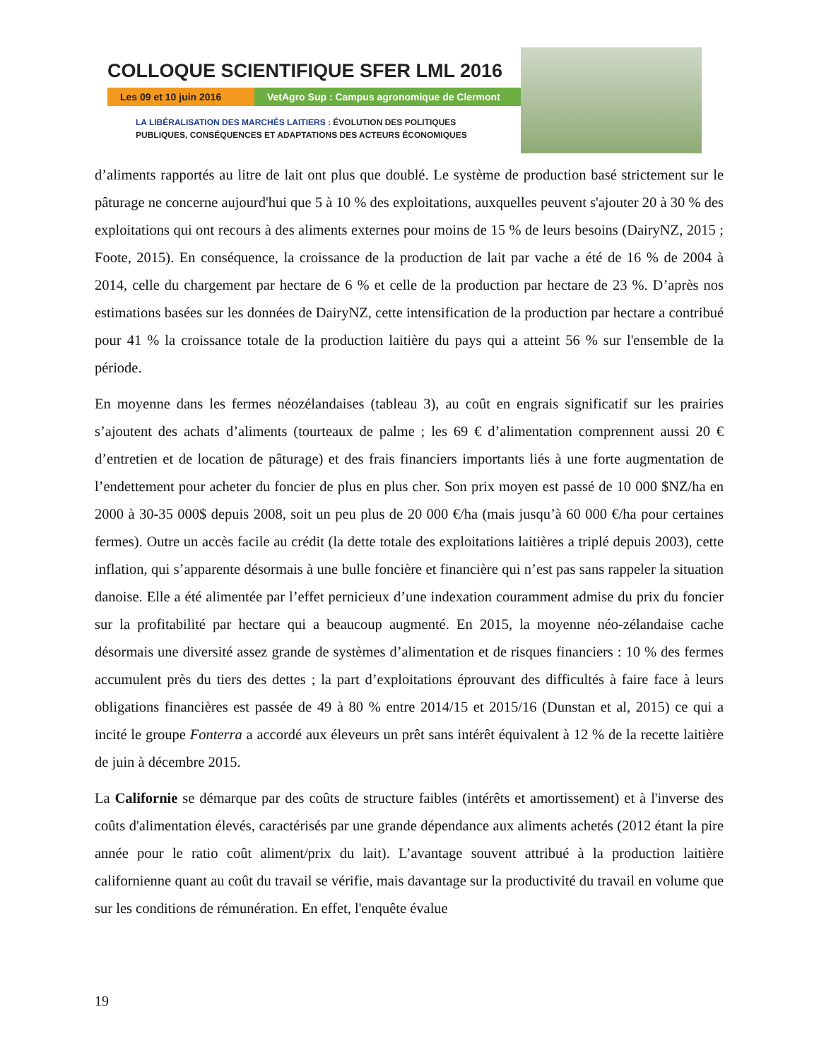COLLOQUE SCIENTIFIQUE SFER LML 2016
Les 09 et 10 juin 2016 VetAgro Sup : Campus agronomique de Clermont
LA LIBÉRALISATION DES MARCHÉS LAITIERS : ÉVOLUTION DES POLITIQUES
PUBLIQUES, CONSÉQUENCES ET ADAPTATIONS DES ACTEURS ÉCONOMIQUES
d’aliments rapportés au litre de lait ont plus que doublé. Le système de production basé strictement sur le pâturage ne concerne aujourd'hui que 5 à 10 % des exploitations, auxquelles peuvent s'ajouter 20 à 30 % des exploitations qui ont recours à des aliments externes pour moins de 15 % de leurs besoins (DairyNZ, 2015 ; Foote, 2015). En conséquence, la croissance de la production de lait par vache a été de 16 % de 2004 à 2014, celle du chargement par hectare de 6 % et celle de la production par hectare de 23 %. D’après nos estimations basées sur les données de DairyNZ, cette intensification de la production par hectare a contribué pour 41 % la croissance totale de la production laitière du pays qui a atteint 56 % sur l'ensemble de la période.
En moyenne dans les fermes néozélandaises (tableau 3), au coût en engrais significatif sur les prairies s’ajoutent des achats d’aliments (tourteaux de palme ; les 69 € d’alimentation comprennent aussi 20 € d’entretien et de location de pâturage) et des frais financiers importants liés à une forte augmentation de l’endettement pour acheter du foncier de plus en plus cher. Son prix moyen est passé de 10 000 $NZ/ha en 2000 à 30-35 000$ depuis 2008, soit un peu plus de 20 000 €/ha (mais jusqu’à 60 000 €/ha pour certaines fermes). Outre un accès facile au crédit (la dette totale des exploitations laitières a triplé depuis 2003), cette inflation, qui s’apparente désormais à une bulle foncière et financière qui n’est pas sans rappeler la situation danoise. Elle a été alimentée par l’effet pernicieux d’une indexation couramment admise du prix du foncier sur la profitabilité par hectare qui a beaucoup augmenté. En 2015, la moyenne néo-zélandaise cache désormais une diversité assez grande de systèmes d’alimentation et de risques financiers : 10 % des fermes accumulent près du tiers des dettes ; la part d’exploitations éprouvant des difficultés à faire face à leurs obligations financières est passée de 49 à 80 % entre 2014/15 et 2015/16 (Dunstan et al, 2015) ce qui a incité le groupe Fonterra a accordé aux éleveurs un prêt sans intérêt équivalent à 12 % de la recette laitière de juin à décembre 2015.
La Californie se démarque par des coûts de structure faibles (intérêts et amortissement) et à l'inverse des coûts d'alimentation élevés, caractérisés par une grande dépendance aux aliments achetés (2012 étant la pire année pour le ratio coût aliment/prix du lait). L’avantage souvent attribué à la production laitière californienne quant au coût du travail se vérifie, mais davantage sur la productivité du travail en volume que sur les conditions de rémunération. En effet, l'enquête évalue
19